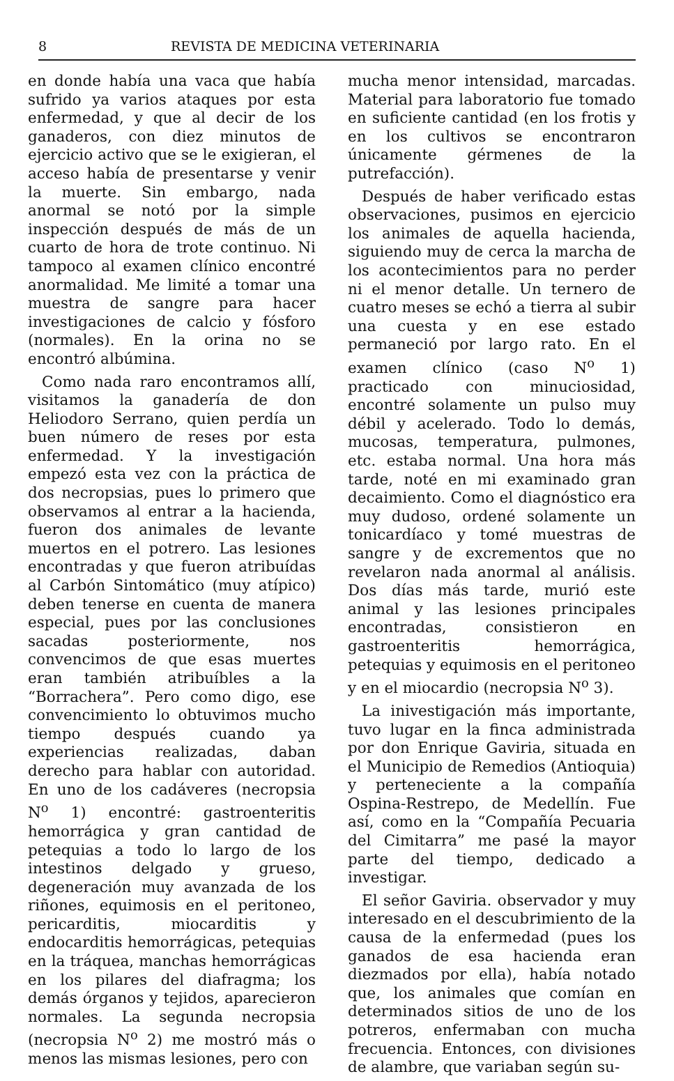8 REVISTA DE MEDICINA VETERINARIA
en donde había una vaca que había sufrido ya varios ataques por esta enfermedad, y que al decir de los ganaderos, con diez minutos de ejercicio activo que se le exigieran, el acceso había de presentarse y venir la muerte. Sin embargo, nada anormal se notó por la simple inspección después de más de un cuarto de hora de trote continuo. Ni tampoco al examen clínico encontré anormalidad. Me limité a tomar una muestra de sangre para hacer investigaciones de calcio y fósforo (normales). En la orina no se encontró albúmina.
Como nada raro encontramos allí, visitamos la ganadería de don Heliodoro Serrano, quien perdía un buen número de reses por esta enfermedad. Y la investigación empezó esta vez con la práctica de dos necropsias, pues lo primero que observamos al entrar a la hacienda, fueron dos animales de levante muertos en el potrero. Las lesiones encontradas y que fueron atribuídas al Carbón Sintomático (muy atípico) deben tenerse en cuenta de manera especial, pues por las conclusiones sacadas posteriormente, nos convencimos de que esas muertes eran también atribuíbles a la “Borrachera”. Pero como digo, ese convencimiento lo obtuvimos mucho tiempo después cuando ya experiencias realizadas, daban derecho para hablar con autoridad. En uno de los cadáveres (necropsia N<sup>o</sup> 1) encontré: gastroenteritis hemorrágica y gran cantidad de petequias a todo lo largo de los intestinos delgado y grueso, degeneración muy avanzada de los riñones, equimosis en el peritoneo, pericarditis, miocarditis y endocarditis hemorrágicas, petequias en la tráquea, manchas hemorrágicas en los pilares del diafragma; los demás órganos y tejidos, aparecieron normales. La segunda necropsia (necropsia N<sup>o</sup> 2) me mostró más o menos las mismas lesiones, pero con
mucha menor intensidad, marcadas. Material para laboratorio fue tomado en suficiente cantidad (en los frotis y en los cultivos se encontraron únicamente gérmenes de la putrefacción).
Después de haber verificado estas observaciones, pusimos en ejercicio los animales de aquella hacienda, siguiendo muy de cerca la marcha de los acontecimientos para no perder ni el menor detalle. Un ternero de cuatro meses se echó a tierra al subir una cuesta y en ese estado permaneció por largo rato. En el examen clínico (caso N<sup>o</sup> 1) practicado con minuciosidad, encontré solamente un pulso muy débil y acelerado. Todo lo demás, mucosas, temperatura, pulmones, etc. estaba normal. Una hora más tarde, noté en mi examinado gran decaimiento. Como el diagnóstico era muy dudoso, ordené solamente un tonicardíaco y tomé muestras de sangre y de excrementos que no revelaron nada anormal al análisis. Dos días más tarde, murió este animal y las lesiones principales encontradas, consistieron en gastroenteritis hemorrágica, petequias y equimosis en el peritoneo y en el miocardio (necropsia N<sup>o</sup> 3).
La inivestigación más importante, tuvo lugar en la finca administrada por don Enrique Gaviria, situada en el Municipio de Remedios (Antioquia) y perteneciente a la compañía Ospina-Restrepo, de Medellín. Fue así, como en la “Compañía Pecuaria del Cimitarra” me pasé la mayor parte del tiempo, dedicado a investigar.
El señor Gaviria. observador y muy interesado en el descubrimiento de la causa de la enfermedad (pues los ganados de esa hacienda eran diezmados por ella), había notado que, los animales que comían en determinados sitios de uno de los potreros, enfermaban con mucha frecuencia. Entonces, con divisiones de alambre, que variaban según su-